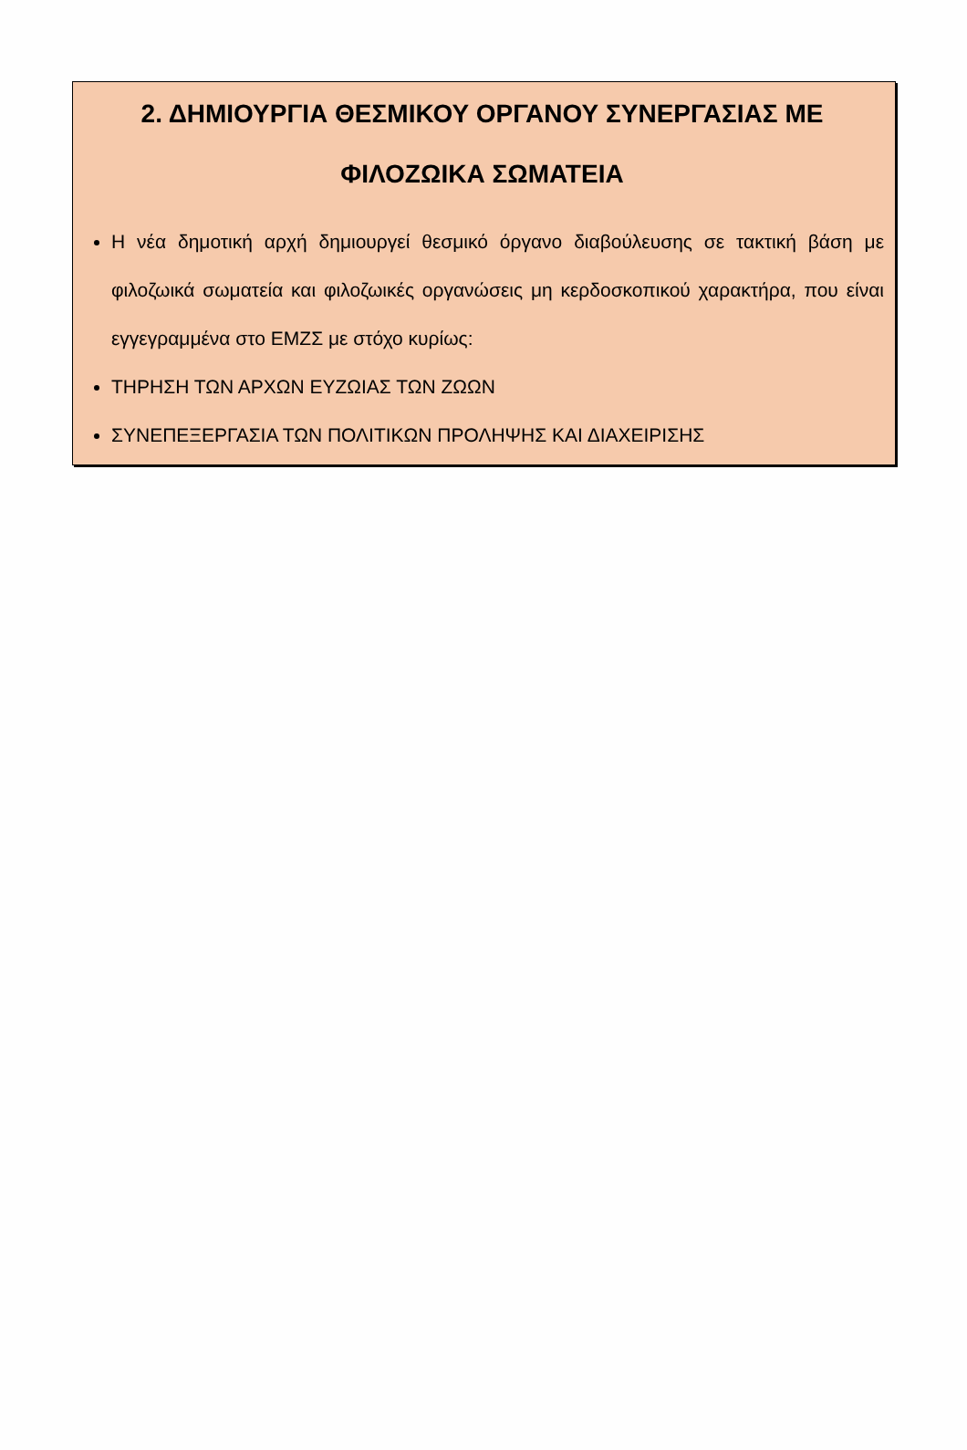2. ΔΗΜΙΟΥΡΓΙΑ ΘΕΣΜΙΚΟΥ ΟΡΓΑΝΟΥ ΣΥΝΕΡΓΑΣΙΑΣ ΜΕ ΦΙΛΟΖΩΙΚΑ ΣΩΜΑΤΕΙΑ
Η νέα δημοτική αρχή δημιουργεί θεσμικό όργανο διαβούλευσης σε τακτική βάση με φιλοζωικά σωματεία και φιλοζωικές οργανώσεις μη κερδοσκοπικού χαρακτήρα, που είναι εγγεγραμμένα στο ΕΜΖΣ με στόχο κυρίως:
ΤΗΡΗΣΗ ΤΩΝ ΑΡΧΩΝ ΕΥΖΩΙΑΣ ΤΩΝ ΖΩΩΝ
ΣΥΝΕΠΕΞΕΡΓΑΣΙΑ ΤΩΝ ΠΟΛΙΤΙΚΩΝ ΠΡΟΛΗΨΗΣ ΚΑΙ ΔΙΑΧΕΙΡΙΣΗΣ